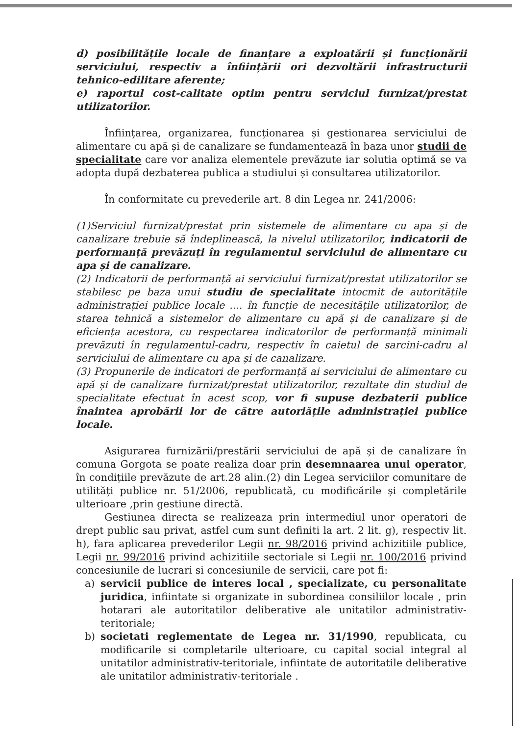d) posibilitățile locale de finanțare a exploatării și funcționării serviciului, respectiv a înființării ori dezvoltării infrastructurii tehnico-edilitare aferente;
e) raportul cost-calitate optim pentru serviciul furnizat/prestat utilizatorilor.
Înființarea, organizarea, funcționarea și gestionarea serviciului de alimentare cu apă și de canalizare se fundamentează în baza unor studii de specialitate care vor analiza elementele prevăzute iar solutia optimă se va adopta după dezbaterea publica a studiului și consultarea utilizatorilor.
În conformitate cu prevederile art. 8 din Legea nr. 241/2006:
(1)Serviciul furnizat/prestat prin sistemele de alimentare cu apa și de canalizare trebuie să îndeplinească, la nivelul utilizatorilor, indicatorii de performanță prevăzuți în regulamentul serviciului de alimentare cu apa și de canalizare.
(2) Indicatorii de performanță ai serviciului furnizat/prestat utilizatorilor se stabilesc pe baza unui studiu de specialitate intocmit de autoritățile administrației publice locale .... în funcție de necesitățile utilizatorilor, de starea tehnică a sistemelor de alimentare cu apă și de canalizare și de eficiența acestora, cu respectarea indicatorilor de performanță minimali prevăzuti în regulamentul-cadru, respectiv în caietul de sarcini-cadru al serviciului de alimentare cu apa și de canalizare.
(3) Propunerile de indicatori de performanță ai serviciului de alimentare cu apă și de canalizare furnizat/prestat utilizatorilor, rezultate din studiul de specialitate efectuat în acest scop, vor fi supuse dezbaterii publice înaintea aprobării lor de către autoriățile administrației publice locale.
Asigurarea furnizării/prestării serviciului de apă și de canalizare în comuna Gorgota se poate realiza doar prin desemnaarea unui operator, în condițiile prevăzute de art.28 alin.(2) din Legea serviciilor comunitare de utilități publice nr. 51/2006, republicată, cu modificările și completările ulterioare ,prin gestiune directă.
Gestiunea directa se realizeaza prin intermediul unor operatori de drept public sau privat, astfel cum sunt definiti la art. 2 lit. g), respectiv lit. h), fara aplicarea prevederilor Legii nr. 98/2016 privind achizitiile publice, Legii nr. 99/2016 privind achizitiile sectoriale si Legii nr. 100/2016 privind concesiunile de lucrari si concesiunile de servicii, care pot fi:
a) servicii publice de interes local , specializate, cu personalitate juridica, infiintate si organizate in subordinea consiliilor locale , prin hotarari ale autoritatilor deliberative ale unitatilor administrativ-teritoriale;
b) societati reglementate de Legea nr. 31/1990, republicata, cu modificarile si completarile ulterioare, cu capital social integral al unitatilor administrativ-teritoriale, infiintate de autoritatile deliberative ale unitatilor administrativ-teritoriale .